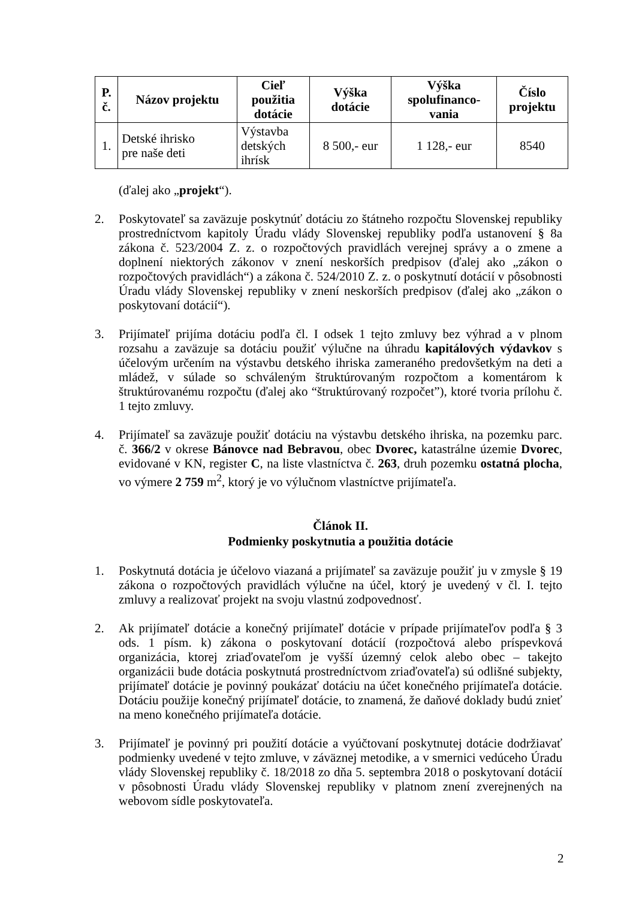| P. č. | Názov projektu | Cieľ použitia dotácie | Výška dotácie | Výška spolufinanco- vania | Číslo projektu |
| --- | --- | --- | --- | --- | --- |
| 1. | Detské ihrisko pre naše deti | Výstavba detských ihrísk | 8 500,- eur | 1 128,- eur | 8540 |
(ďalej ako „projekt“).
2. Poskytovateľ sa zaväzuje poskytnúť dotáciu zo štátneho rozpočtu Slovenskej republiky prostredníctvom kapitoly Úradu vlády Slovenskej republiky podľa ustanovení § 8a zákona č. 523/2004 Z. z. o rozpočtových pravidlách verejnej správy a o zmene a doplnení niektorých zákonov v znení neskorších predpisov (ďalej ako „zákon o rozpočtových pravidlách“) a zákona č. 524/2010 Z. z. o poskytnutí dotácií v pôsobnosti Úradu vlády Slovenskej republiky v znení neskorších predpisov (ďalej ako „zákon o poskytovaní dotácií“).
3. Prijímateľ prijíma dotáciu podľa čl. I odsek 1 tejto zmluvy bez výhrad a v plnom rozsahu a zaväzuje sa dotáciu použiť výlučne na úhradu kapitálových výdavkov s účelovým určením na výstavbu detského ihriska zameraného predovšetkým na deti a mládež, v súlade so schváleným štruktúrovaným rozpočtom a komentárom k štruktúrovanému rozpočtu (ďalej ako “štruktúrovaný rozpočet”), ktoré tvoria prílohu č. 1 tejto zmluvy.
4. Prijímateľ sa zaväzuje použiť dotáciu na výstavbu detského ihriska, na pozemku parc. č. 366/2 v okrese Bánovce nad Bebravou, obec Dvorec, katastrálne územie Dvorec, evidované v KN, register C, na liste vlastníctva č. 263, druh pozemku ostatná plocha, vo výmere 2 759 m<sup>2</sup>, ktorý je vo výlučnom vlastníctve prijímateľa.
Článok II.
Podmienky poskytnutia a použitia dotácie
1. Poskytnutá dotácia je účelovo viazaná a prijímateľ sa zaväzuje použiť ju v zmysle § 19 zákona o rozpočtových pravidlách výlučne na účel, ktorý je uvedený v čl. I. tejto zmluvy a realizovať projekt na svoju vlastnú zodpovednosť.
2. Ak prijímateľ dotácie a konečný prijímateľ dotácie v prípade prijímateľov podľa § 3 ods. 1 písm. k) zákona o poskytovaní dotácií (rozpočtová alebo príspevková organizácia, ktorej zriaďovateľom je vyšší územný celok alebo obec – takejto organizácii bude dotácia poskytnutá prostredníctvom zriaďovateľa) sú odlišné subjekty, prijímateľ dotácie je povinný poukázať dotáciu na účet konečného prijímateľa dotácie. Dotáciu použije konečný prijímateľ dotácie, to znamená, že daňové doklady budú znieť na meno konečného prijímateľa dotácie.
3. Prijímateľ je povinný pri použití dotácie a vyúčtovaní poskytnutej dotácie dodržiavať podmienky uvedené v tejto zmluve, v záväznej metodike, a v smernici vedúceho Úradu vlády Slovenskej republiky č. 18/2018 zo dňa 5. septembra 2018 o poskytovaní dotácií v pôsobnosti Úradu vlády Slovenskej republiky v platnom znení zverejnených na webovom sídle poskytovateľa.
2